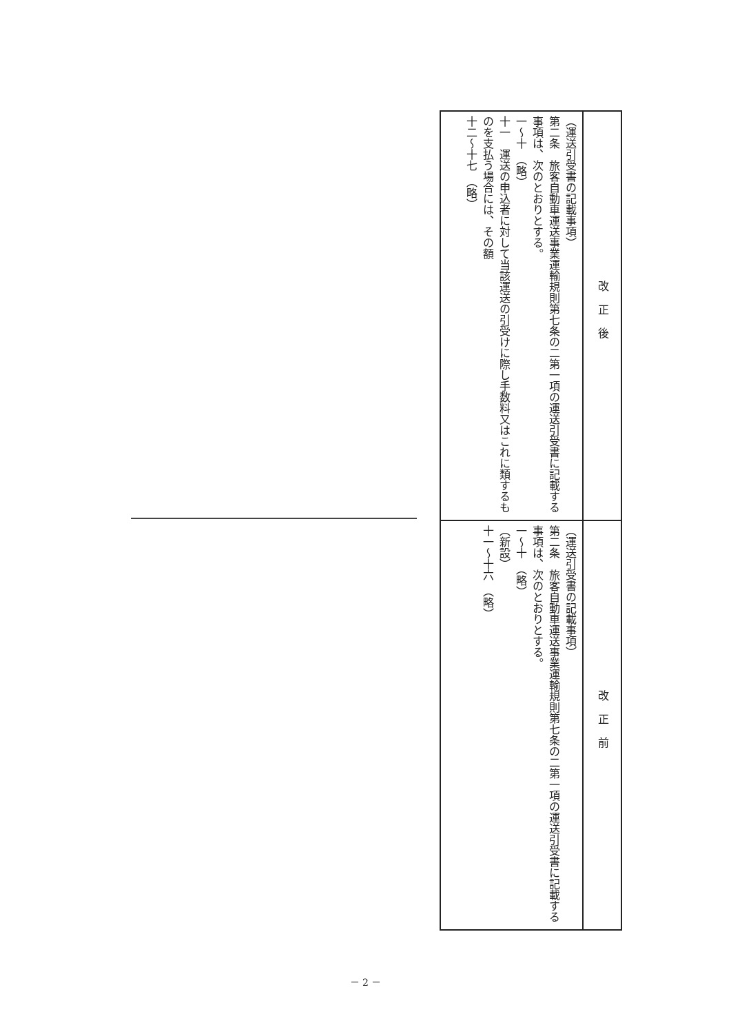| （運送引受書の記載事項） 第二条 旅客自動車運送事業運輸規則第七条の二第一項の運送引受書に記載する事項は、次のとおりとする。 一～十 （略） 十一 運送の申込者に対して当該運送の引受けに際し手数料又はこれに類するものを支払う場合には、その額 十二～十七 （略） | 改正後 |
| （運送引受書の記載事項） 第二条 旅客自動車運送事業運輸規則第七条の二第一項の運送引受書に記載する事項は、次のとおりとする。 一～十 （略） （新設） 十一～十六 （略） | 改正前 |
－ 2 －